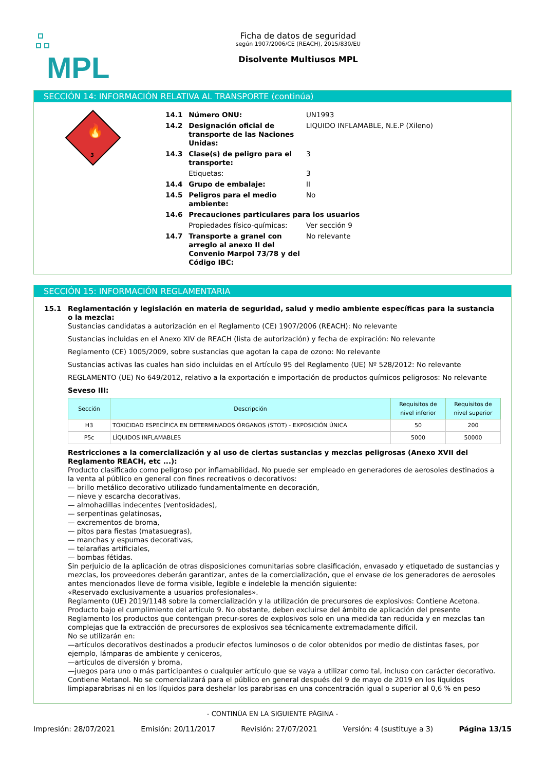MPL
Ficha de datos de seguridad
según 1907/2006/CE (REACH), 2015/830/EU
Disolvente Multiusos MPL
SECCIÓN 14: INFORMACIÓN RELATIVA AL TRANSPORTE (continúa)
3
🔥
| 14.1 | Número ONU: | UN1993 |
| 14.2 | Designación oficial de transporte de las Naciones Unidas: | LIQUIDO INFLAMABLE, N.E.P (Xileno) |
| 14.3 | Clase(s) de peligro para el transporte: | 3 |
| | Etiquetas: | 3 |
| 14.4 | Grupo de embalaje: | II |
| 14.5 | Peligros para el medio ambiente: | No |
| 14.6 | Precauciones particulares para los usuarios | |
| | Propiedades físico-químicas: | Ver sección 9 |
| 14.7 | Transporte a granel con arreglo al anexo II del Convenio Marpol 73/78 y del Código IBC: | No relevante |
SECCIÓN 15: INFORMACIÓN REGLAMENTARIA
15.1 Reglamentación y legislación en materia de seguridad, salud y medio ambiente específicas para la sustancia o la mezcla:
Sustancias candidatas a autorización en el Reglamento (CE) 1907/2006 (REACH): No relevante
Sustancias incluidas en el Anexo XIV de REACH (lista de autorización) y fecha de expiración: No relevante
Reglamento (CE) 1005/2009, sobre sustancias que agotan la capa de ozono: No relevante
Sustancias activas las cuales han sido incluidas en el Artículo 95 del Reglamento (UE) Nº 528/2012: No relevante
REGLAMENTO (UE) No 649/2012, relativo a la exportación e importación de productos químicos peligrosos: No relevante
Seveso III:
| Sección | Descripción | Requisitos de nivel inferior | Requisitos de nivel superior |
| --- | --- | --- | --- |
| H3 | TOXICIDAD ESPECÍFICA EN DETERMINADOS ÓRGANOS (STOT) - EXPOSICIÓN ÚNICA | 50 | 200 |
| P5c | LÍQUIDOS INFLAMABLES | 5000 | 50000 |
Restricciones a la comercialización y al uso de ciertas sustancias y mezclas peligrosas (Anexo XVII del Reglamento REACH, etc ...):
Producto clasificado como peligroso por inflamabilidad. No puede ser empleado en generadores de aerosoles destinados a la venta al público en general con fines recreativos o decorativos:
— brillo metálico decorativo utilizado fundamentalmente en decoración,
— nieve y escarcha decorativas,
— almohadillas indecentes (ventosidades),
— serpentinas gelatinosas,
— excrementos de broma,
— pitos para fiestas (matasuegras),
— manchas y espumas decorativas,
— telarañas artificiales,
— bombas fétidas.
Sin perjuicio de la aplicación de otras disposiciones comunitarias sobre clasificación, envasado y etiquetado de sustancias y mezclas, los proveedores deberán garantizar, antes de la comercialización, que el envase de los generadores de aerosoles antes mencionados lleve de forma visible, legible e indeleble la mención siguiente:
«Reservado exclusivamente a usuarios profesionales».
Reglamento (UE) 2019/1148 sobre la comercialización y la utilización de precursores de explosivos: Contiene Acetona. Producto bajo el cumplimiento del artículo 9. No obstante, deben excluirse del ámbito de aplicación del presente Reglamento los productos que contengan precur-sores de explosivos solo en una medida tan reducida y en mezclas tan complejas que la extracción de precursores de explosivos sea técnicamente extremadamente difícil.
No se utilizarán en:
—artículos decorativos destinados a producir efectos luminosos o de color obtenidos por medio de distintas fases, por ejemplo, lámparas de ambiente y ceniceros,
—artículos de diversión y broma,
—juegos para uno o más participantes o cualquier artículo que se vaya a utilizar como tal, incluso con carácter decorativo.
Contiene Metanol. No se comercializará para el público en general después del 9 de mayo de 2019 en los líquidos limpiaparabrisas ni en los líquidos para deshelar los parabrisas en una concentración igual o superior al 0,6 % en peso
- CONTINÚA EN LA SIGUIENTE PÁGINA -
Impresión: 28/07/2021 Emisión: 20/11/2017 Revisión: 27/07/2021 Versión: 4 (sustituye a 3) Página 13/15